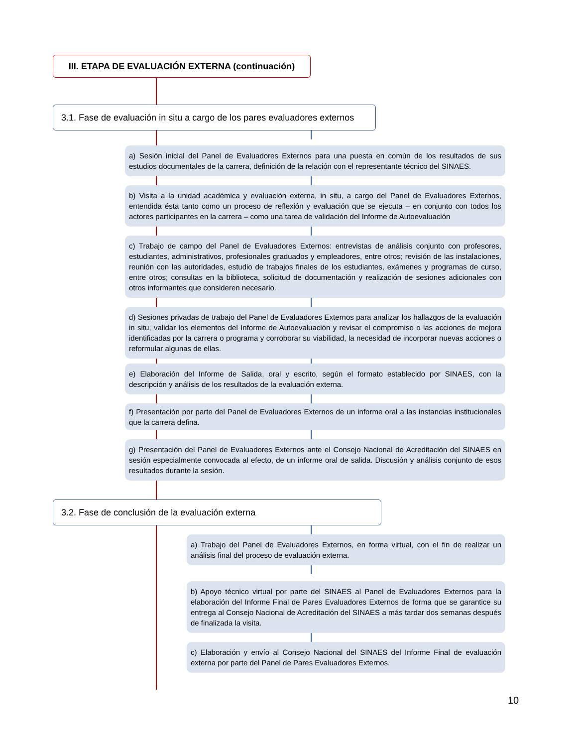III. ETAPA DE EVALUACIÓN EXTERNA (continuación)
3.1. Fase de evaluación in situ a cargo de los pares evaluadores externos
a) Sesión inicial del Panel de Evaluadores Externos para una puesta en común de los resultados de sus estudios documentales de la carrera, definición de la relación con el representante técnico del SINAES.
b) Visita a la unidad académica y evaluación externa, in situ, a cargo del Panel de Evaluadores Externos, entendida ésta tanto como un proceso de reflexión y evaluación que se ejecuta – en conjunto con todos los actores participantes en la carrera – como una tarea de validación del Informe de Autoevaluación
c) Trabajo de campo del Panel de Evaluadores Externos: entrevistas de análisis conjunto con profesores, estudiantes, administrativos, profesionales graduados y empleadores, entre otros; revisión de las instalaciones, reunión con las autoridades, estudio de trabajos finales de los estudiantes, exámenes y programas de curso, entre otros; consultas en la biblioteca, solicitud de documentación y realización de sesiones adicionales con otros informantes que consideren necesario.
d) Sesiones privadas de trabajo del Panel de Evaluadores Externos para analizar los hallazgos de la evaluación in situ, validar los elementos del Informe de Autoevaluación y revisar el compromiso o las acciones de mejora identificadas por la carrera o programa y corroborar su viabilidad, la necesidad de incorporar nuevas acciones o reformular algunas de ellas.
e) Elaboración del Informe de Salida, oral y escrito, según el formato establecido por SINAES, con la descripción y análisis de los resultados de la evaluación externa.
f) Presentación por parte del Panel de Evaluadores Externos de un informe oral a las instancias institucionales que la carrera defina.
g) Presentación del Panel de Evaluadores Externos ante el Consejo Nacional de Acreditación del SINAES en sesión especialmente convocada al efecto, de un informe oral de salida. Discusión y análisis conjunto de esos resultados durante la sesión.
3.2. Fase de conclusión de la evaluación externa
a) Trabajo del Panel de Evaluadores Externos, en forma virtual, con el fin de realizar un análisis final del proceso de evaluación externa.
b) Apoyo técnico virtual por parte del SINAES al Panel de Evaluadores Externos para la elaboración del Informe Final de Pares Evaluadores Externos de forma que se garantice su entrega al Consejo Nacional de Acreditación del SINAES a más tardar dos semanas después de finalizada la visita.
c) Elaboración y envío al Consejo Nacional del SINAES del Informe Final de evaluación externa por parte del Panel de Pares Evaluadores Externos.
10